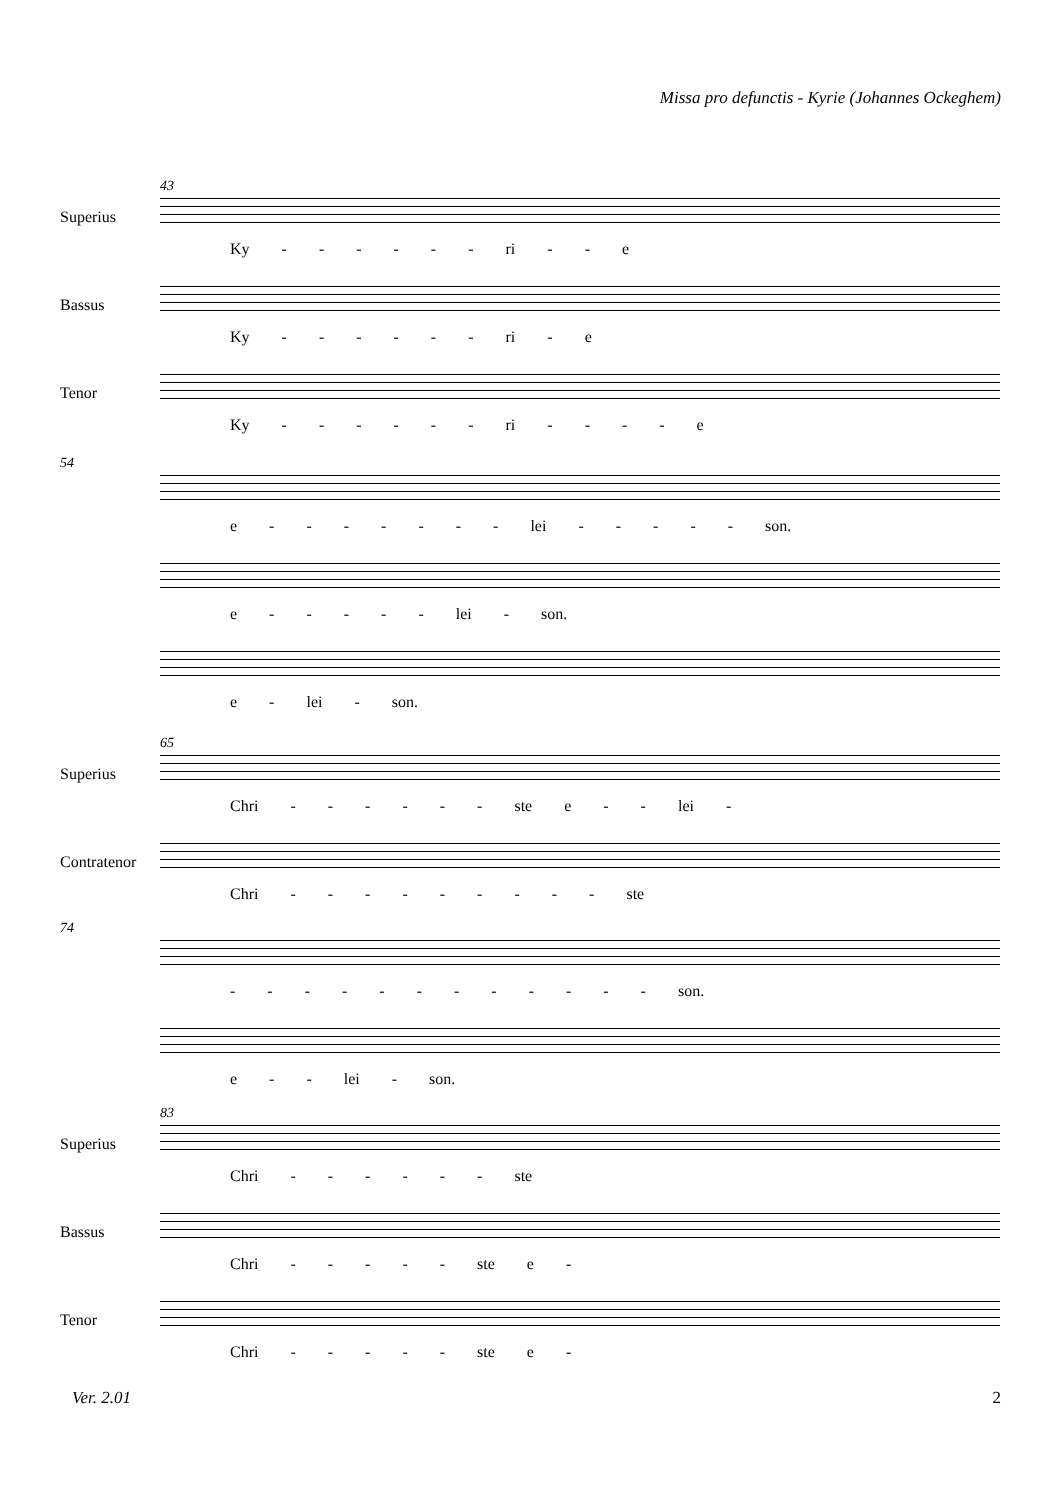Missa pro defunctis - Kyrie (Johannes Ockeghem)
43
Superius
Ky - - - - - - ri - - e
Bassus
Ky - - - - - - ri - e
Tenor
Ky - - - - - - ri - - - - e
54
e - - - - - - - lei - - - - - son.
e - - - - - lei - son.
e - lei - son.
65
Superius
Chri - - - - - - ste e - - lei -
Contratenor
Chri - - - - - - - - - ste
74
- - - - - - - - - - - - son.
e - - lei - son.
83
Superius
Chri - - - - - - ste
Bassus
Chri - - - - - ste e -
Tenor
Chri - - - - - ste e -
Ver. 2.01 2